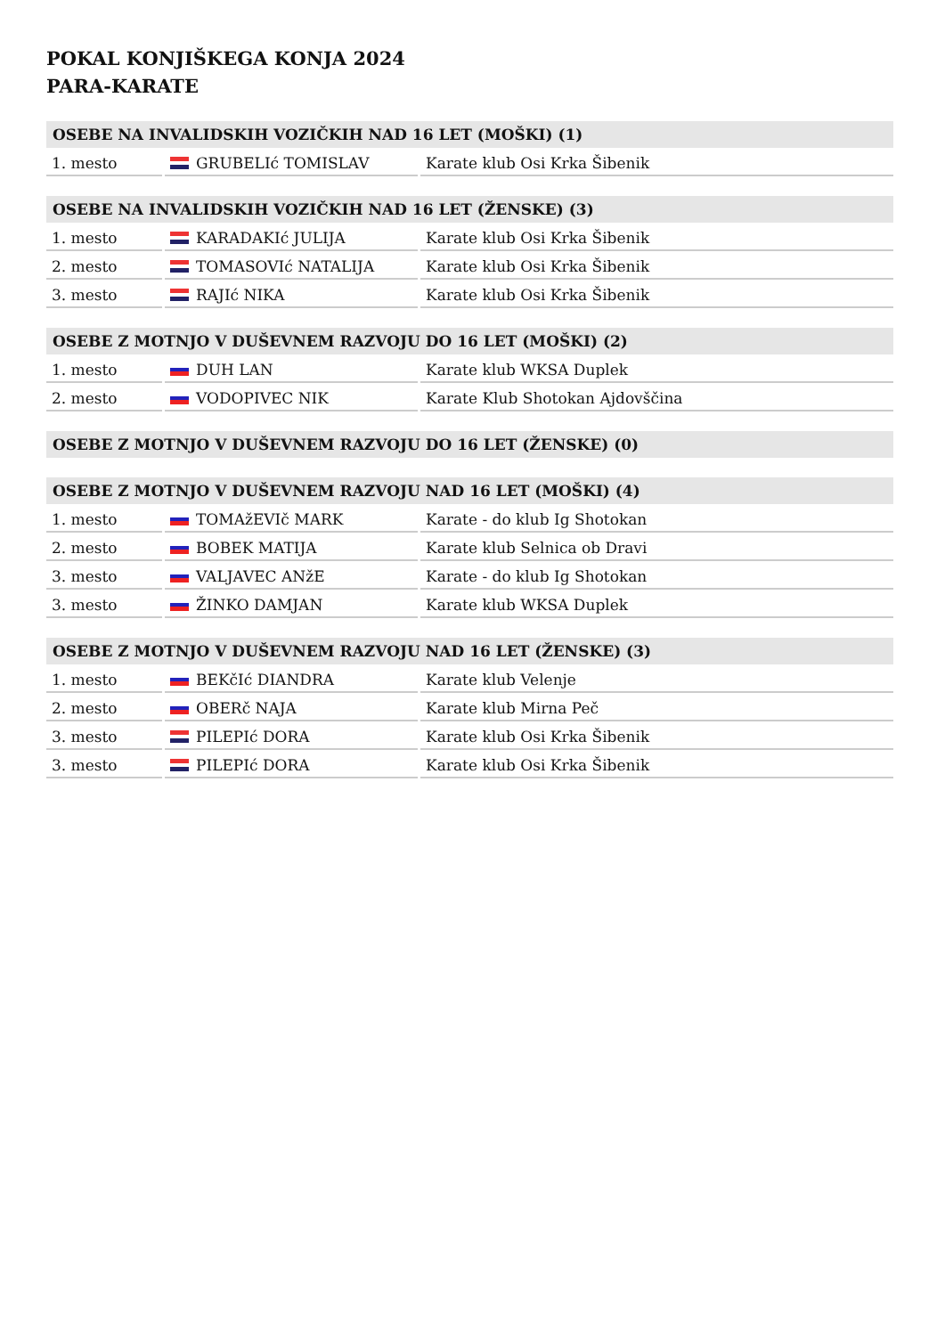POKAL KONJIŠKEGA KONJA 2024
PARA-KARATE
| OSEBE NA INVALIDSKIH VOZIČKIH NAD 16 LET (MOŠKI) (1) | | |
| --- | --- | --- |
| 1. mesto | GRUBELIć TOMISLAV | Karate klub Osi Krka Šibenik |
| OSEBE NA INVALIDSKIH VOZIČKIH NAD 16 LET (ŽENSKE) (3) | | |
| --- | --- | --- |
| 1. mesto | KARADAKIć JULIJA | Karate klub Osi Krka Šibenik |
| 2. mesto | TOMASOVIć NATALIJA | Karate klub Osi Krka Šibenik |
| 3. mesto | RAJIć NIKA | Karate klub Osi Krka Šibenik |
| OSEBE Z MOTNJO V DUŠEVNEM RAZVOJU DO 16 LET (MOŠKI) (2) | | |
| --- | --- | --- |
| 1. mesto | DUH LAN | Karate klub WKSA Duplek |
| 2. mesto | VODOPIVEC NIK | Karate Klub Shotokan Ajdovščina |
| OSEBE Z MOTNJO V DUŠEVNEM RAZVOJU DO 16 LET (ŽENSKE) (0) |
| --- |
| OSEBE Z MOTNJO V DUŠEVNEM RAZVOJU NAD 16 LET (MOŠKI) (4) | | |
| --- | --- | --- |
| 1. mesto | TOMAžEVIč MARK | Karate - do klub Ig Shotokan |
| 2. mesto | BOBEK MATIJA | Karate klub Selnica ob Dravi |
| 3. mesto | VALJAVEC ANžE | Karate - do klub Ig Shotokan |
| 3. mesto | ŽINKO DAMJAN | Karate klub WKSA Duplek |
| OSEBE Z MOTNJO V DUŠEVNEM RAZVOJU NAD 16 LET (ŽENSKE) (3) | | |
| --- | --- | --- |
| 1. mesto | BEKčIć DIANDRA | Karate klub Velenje |
| 2. mesto | OBERč NAJA | Karate klub Mirna Peč |
| 3. mesto | PILEPIć DORA | Karate klub Osi Krka Šibenik |
| 3. mesto | PILEPIć DORA | Karate klub Osi Krka Šibenik |